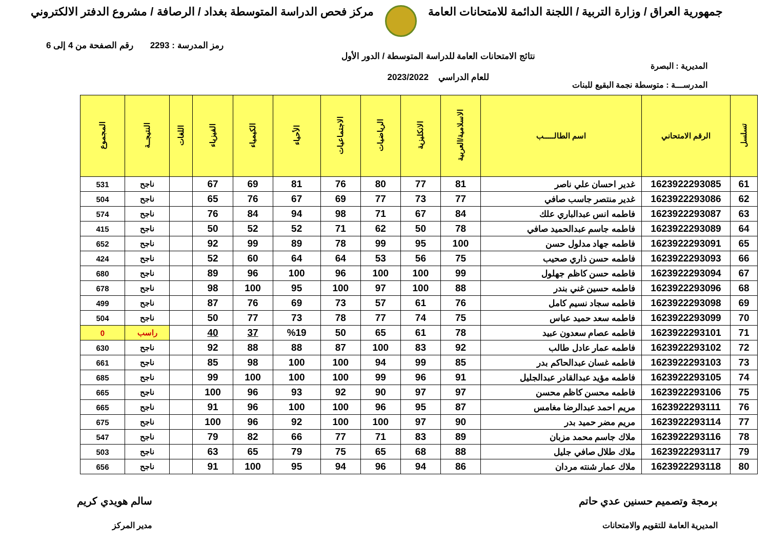جمهورية العراق / وزارة التربية / اللجنة الدائمة للامتحانات العامة
مركز فحص الدراسة المتوسطة بغداد / الرصافة / مشروع الدفتر الالكتروني
رمز المدرسة : 2293 رقم الصفحة من 4 إلى 6
المديرية : البصرة
المدرســـة : متوسطة نجمة البقيع للبنات
نتائج الامتحانات العامة للدراسة المتوسطة / الدور الأول
للعام الدراسي 2023/2022
| تسلسل | الرقم الامتحاني | اسم الطالـــــب | الاسلامية/العربية | الانكليزية | الرياضيات | الاجتماعيات | الأحياء | الكيمياء | الفيزياء | اللغات | النتيجــة | المجموع |
| --- | --- | --- | --- | --- | --- | --- | --- | --- | --- | --- | --- | --- |
| 61 | 1623922293085 | غدير احسان علي ناصر | 81 | 77 | 80 | 76 | 81 | 69 | 67 | | ناجح | 531 |
| 62 | 1623922293086 | غدير منتصر جاسب صافي | 77 | 73 | 77 | 69 | 67 | 76 | 65 | | ناجح | 504 |
| 63 | 1623922293087 | فاطمه انس عبدالباري علك | 84 | 67 | 71 | 98 | 94 | 84 | 76 | | ناجح | 574 |
| 64 | 1623922293089 | فاطمه جاسم عبدالحميد صافي | 78 | 50 | 62 | 71 | 52 | 52 | 50 | | ناجح | 415 |
| 65 | 1623922293091 | فاطمه جهاد مدلول حسن | 100 | 95 | 99 | 78 | 89 | 99 | 92 | | ناجح | 652 |
| 66 | 1623922293093 | فاطمه حسن ذاري صحيب | 75 | 56 | 53 | 64 | 64 | 60 | 52 | | ناجح | 424 |
| 67 | 1623922293094 | فاطمه حسن كاظم جهلول | 99 | 100 | 100 | 96 | 100 | 96 | 89 | | ناجح | 680 |
| 68 | 1623922293096 | فاطمه حسين غني بندر | 88 | 100 | 97 | 100 | 95 | 100 | 98 | | ناجح | 678 |
| 69 | 1623922293098 | فاطمه سجاد نسيم كامل | 76 | 61 | 57 | 73 | 69 | 76 | 87 | | ناجح | 499 |
| 70 | 1623922293099 | فاطمه سعد حميد عباس | 75 | 74 | 77 | 78 | 73 | 77 | 50 | | ناجح | 504 |
| 71 | 1623922293101 | فاطمه عصام سعدون عبيد | 78 | 61 | 65 | 50 | %19 | 37 | 40 | | راسب | 0 |
| 72 | 1623922293102 | فاطمه عمار عادل طالب | 92 | 83 | 100 | 87 | 88 | 88 | 92 | | ناجح | 630 |
| 73 | 1623922293103 | فاطمه غسان عبدالحاكم بدر | 85 | 99 | 94 | 100 | 100 | 98 | 85 | | ناجح | 661 |
| 74 | 1623922293105 | فاطمه مؤيد عبدالقادر عبدالجليل | 91 | 96 | 99 | 100 | 100 | 100 | 99 | | ناجح | 685 |
| 75 | 1623922293106 | فاطمه محسن كاظم محسن | 97 | 97 | 90 | 92 | 93 | 96 | 100 | | ناجح | 665 |
| 76 | 1623922293111 | مريم احمد عبدالرضا مغامس | 87 | 95 | 96 | 100 | 100 | 96 | 91 | | ناجح | 665 |
| 77 | 1623922293114 | مريم مضر حميد بدر | 90 | 97 | 100 | 100 | 92 | 96 | 100 | | ناجح | 675 |
| 78 | 1623922293116 | ملاك جاسم محمد مزبان | 89 | 83 | 71 | 77 | 66 | 82 | 79 | | ناجح | 547 |
| 79 | 1623922293117 | ملاك طلال صافي جليل | 88 | 68 | 65 | 75 | 79 | 65 | 63 | | ناجح | 503 |
| 80 | 1623922293118 | ملاك عمار شنته مردان | 86 | 94 | 96 | 94 | 95 | 100 | 91 | | ناجح | 656 |
برمجة وتصميم حسنين عدي حاتم
المديرية العامة للتقويم والامتحانات
سالم هويدي كريم
مدير المركز